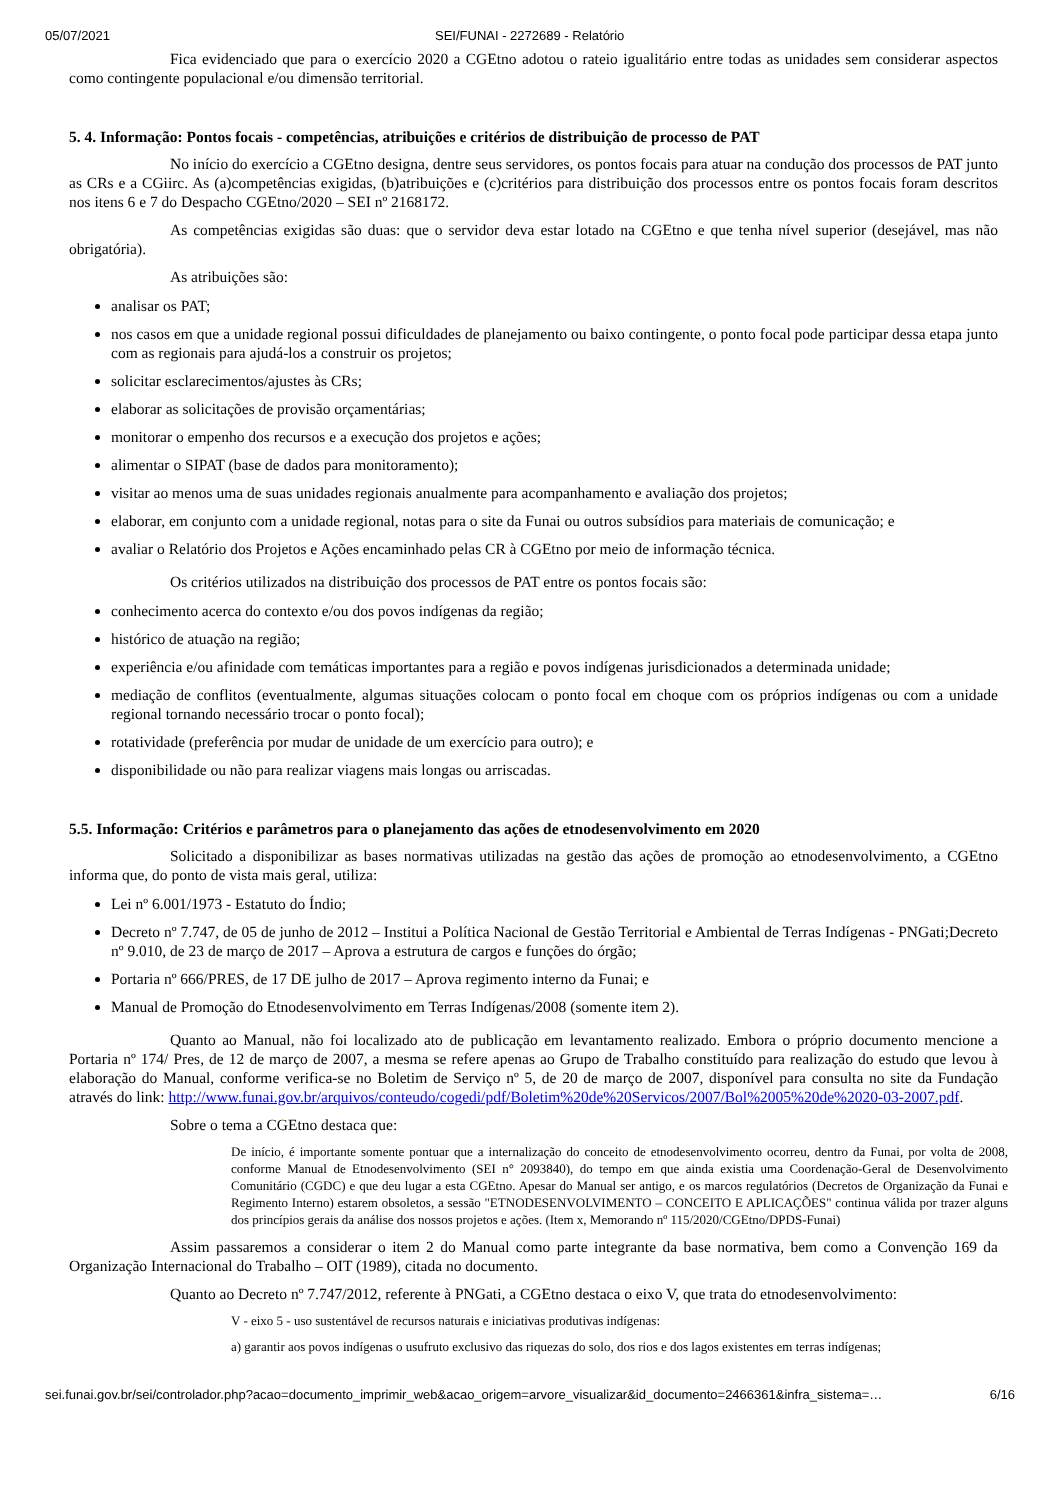05/07/2021 SEI/FUNAI - 2272689 - Relatório
Fica evidenciado que para o exercício 2020 a CGEtno adotou o rateio igualitário entre todas as unidades sem considerar aspectos como contingente populacional e/ou dimensão territorial.
5. 4. Informação: Pontos focais - competências, atribuições e critérios de distribuição de processo de PAT
No início do exercício a CGEtno designa, dentre seus servidores, os pontos focais para atuar na condução dos processos de PAT junto as CRs e a CGiirc. As (a)competências exigidas, (b)atribuições e (c)critérios para distribuição dos processos entre os pontos focais foram descritos nos itens 6 e 7 do Despacho CGEtno/2020 – SEI nº 2168172.
As competências exigidas são duas: que o servidor deva estar lotado na CGEtno e que tenha nível superior (desejável, mas não obrigatória).
As atribuições são:
analisar os PAT;
nos casos em que a unidade regional possui dificuldades de planejamento ou baixo contingente, o ponto focal pode participar dessa etapa junto com as regionais para ajudá-los a construir os projetos;
solicitar esclarecimentos/ajustes às CRs;
elaborar as solicitações de provisão orçamentárias;
monitorar o empenho dos recursos e a execução dos projetos e ações;
alimentar o SIPAT (base de dados para monitoramento);
visitar ao menos uma de suas unidades regionais anualmente para acompanhamento e avaliação dos projetos;
elaborar, em conjunto com a unidade regional, notas para o site da Funai ou outros subsídios para materiais de comunicação; e
avaliar o Relatório dos Projetos e Ações encaminhado pelas CR à CGEtno por meio de informação técnica.
Os critérios utilizados na distribuição dos processos de PAT entre os pontos focais são:
conhecimento acerca do contexto e/ou dos povos indígenas da região;
histórico de atuação na região;
experiência e/ou afinidade com temáticas importantes para a região e povos indígenas jurisdicionados a determinada unidade;
mediação de conflitos (eventualmente, algumas situações colocam o ponto focal em choque com os próprios indígenas ou com a unidade regional tornando necessário trocar o ponto focal);
rotatividade (preferência por mudar de unidade de um exercício para outro); e
disponibilidade ou não para realizar viagens mais longas ou arriscadas.
5.5. Informação: Critérios e parâmetros para o planejamento das ações de etnodesenvolvimento em 2020
Solicitado a disponibilizar as bases normativas utilizadas na gestão das ações de promoção ao etnodesenvolvimento, a CGEtno informa que, do ponto de vista mais geral, utiliza:
Lei nº 6.001/1973 - Estatuto do Índio;
Decreto nº 7.747, de 05 de junho de 2012 – Institui a Política Nacional de Gestão Territorial e Ambiental de Terras Indígenas - PNGati;Decreto nº 9.010, de 23 de março de 2017 – Aprova a estrutura de cargos e funções do órgão;
Portaria nº 666/PRES, de 17 DE julho de 2017 – Aprova regimento interno da Funai; e
Manual de Promoção do Etnodesenvolvimento em Terras Indígenas/2008 (somente item 2).
Quanto ao Manual, não foi localizado ato de publicação em levantamento realizado. Embora o próprio documento mencione a Portaria nº 174/ Pres, de 12 de março de 2007, a mesma se refere apenas ao Grupo de Trabalho constituído para realização do estudo que levou à elaboração do Manual, conforme verifica-se no Boletim de Serviço nº 5, de 20 de março de 2007, disponível para consulta no site da Fundação através do link: http://www.funai.gov.br/arquivos/conteudo/cogedi/pdf/Boletim%20de%20Servicos/2007/Bol%2005%20de%2020-03-2007.pdf.
Sobre o tema a CGEtno destaca que:
De início, é importante somente pontuar que a internalização do conceito de etnodesenvolvimento ocorreu, dentro da Funai, por volta de 2008, conforme Manual de Etnodesenvolvimento (SEI n° 2093840), do tempo em que ainda existia uma Coordenação-Geral de Desenvolvimento Comunitário (CGDC) e que deu lugar a esta CGEtno. Apesar do Manual ser antigo, e os marcos regulatórios (Decretos de Organização da Funai e Regimento Interno) estarem obsoletos, a sessão "ETNODESENVOLVIMENTO – CONCEITO E APLICAÇÕES" continua válida por trazer alguns dos princípios gerais da análise dos nossos projetos e ações. (Item x, Memorando nº 115/2020/CGEtno/DPDS-Funai)
Assim passaremos a considerar o item 2 do Manual como parte integrante da base normativa, bem como a Convenção 169 da Organização Internacional do Trabalho – OIT (1989), citada no documento.
Quanto ao Decreto nº 7.747/2012, referente à PNGati, a CGEtno destaca o eixo V, que trata do etnodesenvolvimento:
V - eixo 5 - uso sustentável de recursos naturais e iniciativas produtivas indígenas:
a) garantir aos povos indígenas o usufruto exclusivo das riquezas do solo, dos rios e dos lagos existentes em terras indígenas;
sei.funai.gov.br/sei/controlador.php?acao=documento_imprimir_web&acao_origem=arvore_visualizar&id_documento=2466361&infra_sistema=… 6/16